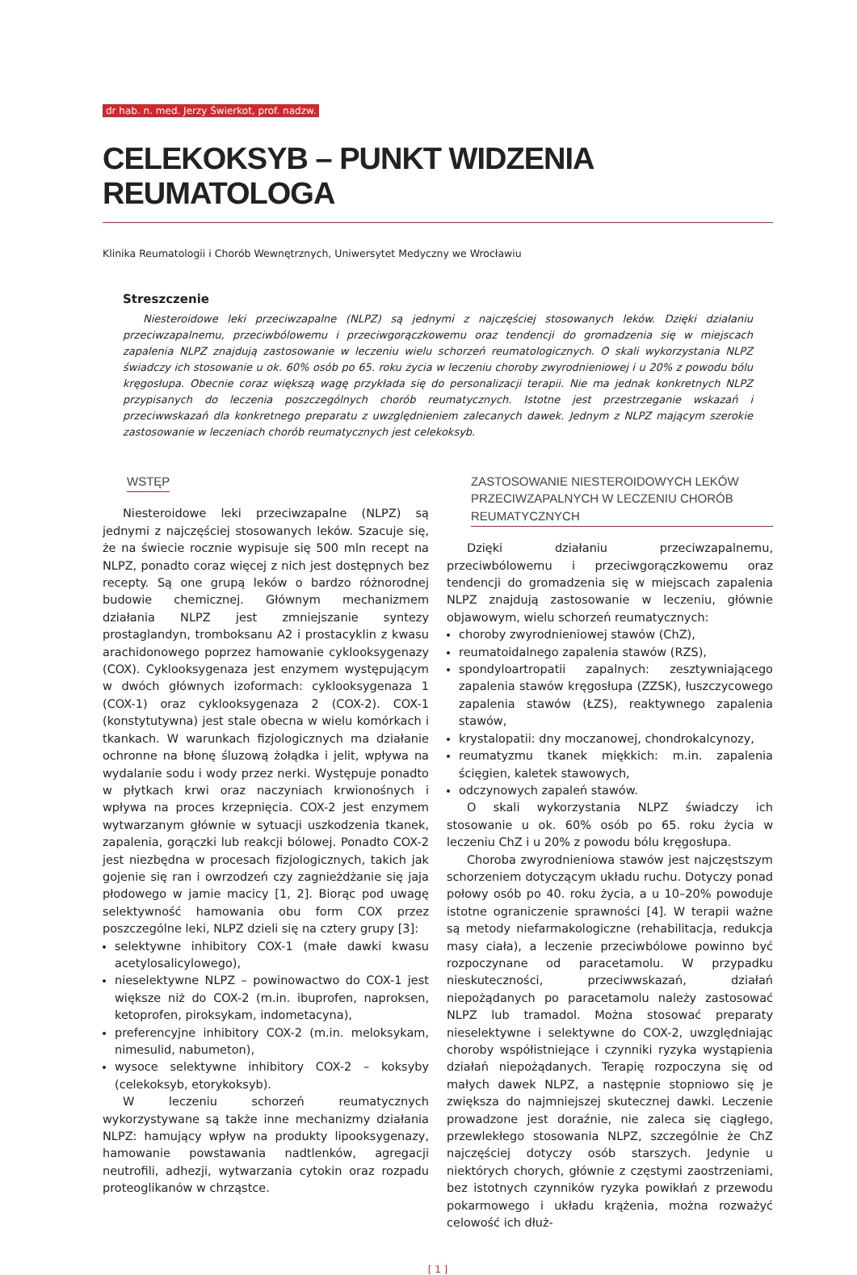dr hab. n. med. Jerzy Świerkot, prof. nadzw.
CELEKOKSYB – PUNKT WIDZENIA REUMATOLOGA
Klinika Reumatologii i Chorób Wewnętrznych, Uniwersytet Medyczny we Wrocławiu
Streszczenie
Niesteroidowe leki przeciwzapalne (NLPZ) są jednymi z najczęściej stosowanych leków. Dzięki działaniu przeciwzapalnemu, przeciwbólowemu i przeciwgorączkowemu oraz tendencji do gromadzenia się w miejscach zapalenia NLPZ znajdują zastosowanie w leczeniu wielu schorzeń reumatologicznych. O skali wykorzystania NLPZ świadczy ich stosowanie u ok. 60% osób po 65. roku życia w leczeniu choroby zwyrodnieniowej i u 20% z powodu bólu kręgosłupa. Obecnie coraz większą wagę przykłada się do personalizacji terapii. Nie ma jednak konkretnych NLPZ przypisanych do leczenia poszczególnych chorób reumatycznych. Istotne jest przestrzeganie wskazań i przeciwwskazań dla konkretnego preparatu z uwzględnieniem zalecanych dawek. Jednym z NLPZ mającym szerokie zastosowanie w leczeniach chorób reumatycznych jest celekoksyb.
WSTĘP
Niesteroidowe leki przeciwzapalne (NLPZ) są jednymi z najczęściej stosowanych leków. Szacuje się, że na świecie rocznie wypisuje się 500 mln recept na NLPZ, ponadto coraz więcej z nich jest dostępnych bez recepty. Są one grupą leków o bardzo różnorodnej budowie chemicznej. Głównym mechanizmem działania NLPZ jest zmniejszanie syntezy prostaglandyn, tromboksanu A2 i prostacyklin z kwasu arachidonowego poprzez hamowanie cyklooksygenazy (COX). Cyklooksygenaza jest enzymem występującym w dwóch głównych izoformach: cyklooksygenaza 1 (COX-1) oraz cyklooksygenaza 2 (COX-2). COX-1 (konstytutywna) jest stale obecna w wielu komórkach i tkankach. W warunkach fizjologicznych ma działanie ochronne na błonę śluzową żołądka i jelit, wpływa na wydalanie sodu i wody przez nerki. Występuje ponadto w płytkach krwi oraz naczyniach krwionośnych i wpływa na proces krzepnięcia. COX-2 jest enzymem wytwarzanym głównie w sytuacji uszkodzenia tkanek, zapalenia, gorączki lub reakcji bólowej. Ponadto COX-2 jest niezbędna w procesach fizjologicznych, takich jak gojenie się ran i owrzodzeń czy zagnieżdżanie się jaja płodowego w jamie macicy [1, 2]. Biorąc pod uwagę selektywność hamowania obu form COX przez poszczególne leki, NLPZ dzieli się na cztery grupy [3]:
selektywne inhibitory COX-1 (małe dawki kwasu acetylosalicylowego),
nieselektywne NLPZ – powinowactwo do COX-1 jest większe niż do COX-2 (m.in. ibuprofen, naproksen, ketoprofen, piroksykam, indometacyna),
preferencyjne inhibitory COX-2 (m.in. meloksykam, nimesulid, nabumeton),
wysoce selektywne inhibitory COX-2 – koksyby (celekoksyb, etorykoksyb).
W leczeniu schorzeń reumatycznych wykorzystywane są także inne mechanizmy działania NLPZ: hamujący wpływ na produkty lipooksygenazy, hamowanie powstawania nadtlenków, agregacji neutrofili, adhezji, wytwarzania cytokin oraz rozpadu proteoglikanów w chrząstce.
ZASTOSOWANIE NIESTEROIDOWYCH LEKÓW
PRZECIWZAPALNYCH W LECZENIU CHORÓB REUMATYCZNYCH
Dzięki działaniu przeciwzapalnemu, przeciwbólowemu i przeciwgorączkowemu oraz tendencji do gromadzenia się w miejscach zapalenia NLPZ znajdują zastosowanie w leczeniu, głównie objawowym, wielu schorzeń reumatycznych:
choroby zwyrodnieniowej stawów (ChZ),
reumatoidalnego zapalenia stawów (RZS),
spondyloartropatii zapalnych: zesztywniającego zapalenia stawów kręgosłupa (ZZSK), łuszczycowego zapalenia stawów (ŁZS), reaktywnego zapalenia stawów,
krystalopatii: dny moczanowej, chondrokalcynozy,
reumatyzmu tkanek miękkich: m.in. zapalenia ścięgien, kaletek stawowych,
odczynowych zapaleń stawów.
O skali wykorzystania NLPZ świadczy ich stosowanie u ok. 60% osób po 65. roku życia w leczeniu ChZ i u 20% z powodu bólu kręgosłupa.
Choroba zwyrodnieniowa stawów jest najczęstszym schorzeniem dotyczącym układu ruchu. Dotyczy ponad połowy osób po 40. roku życia, a u 10–20% powoduje istotne ograniczenie sprawności [4]. W terapii ważne są metody niefarmakologiczne (rehabilitacja, redukcja masy ciała), a leczenie przeciwbólowe powinno być rozpoczynane od paracetamolu. W przypadku nieskuteczności, przeciwwskazań, działań niepożądanych po paracetamolu należy zastosować NLPZ lub tramadol. Można stosować preparaty nieselektywne i selektywne do COX-2, uwzględniając choroby współistniejące i czynniki ryzyka wystąpienia działań niepożądanych. Terapię rozpoczyna się od małych dawek NLPZ, a następnie stopniowo się je zwiększa do najmniejszej skutecznej dawki. Leczenie prowadzone jest doraźnie, nie zaleca się ciągłego, przewlekłego stosowania NLPZ, szczególnie że ChZ najczęściej dotyczy osób starszych. Jedynie u niektórych chorych, głównie z częstymi zaostrzeniami, bez istotnych czynników ryzyka powikłań z przewodu pokarmowego i układu krążenia, można rozważyć celowość ich dłuż-
[ 1 ]